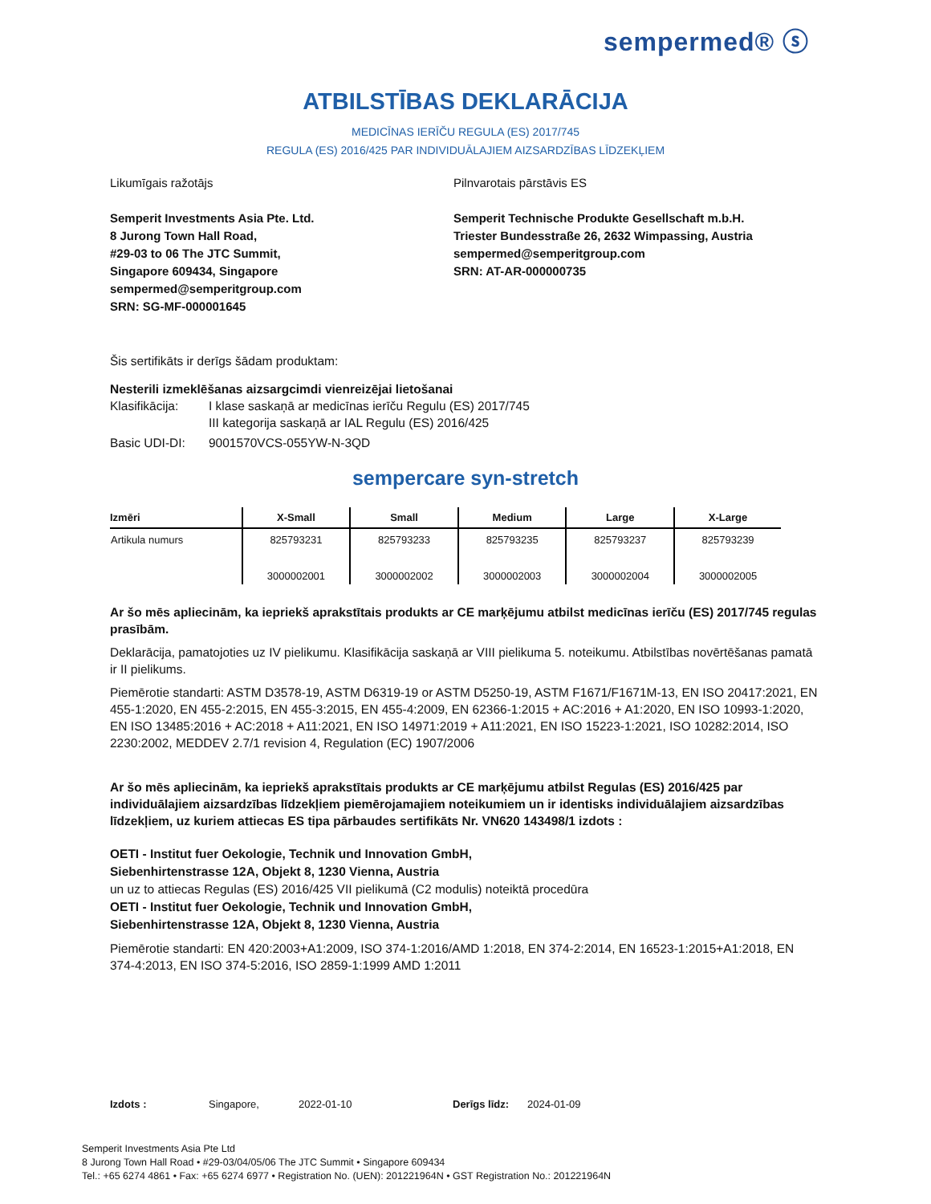sempermed® ⓢ
ATBILSTĪBAS DEKLARĀCIJA
MEDICĪNAS IERĪČU REGULA (ES) 2017/745
REGULA (ES) 2016/425 PAR INDIVIDUĀLAJIEM AIZSARDZĪBAS LĪDZEKĻIEM
Likumīgais ražotājs
Semperit Investments Asia Pte. Ltd.
8 Jurong Town Hall Road,
#29-03 to 06 The JTC Summit,
Singapore 609434, Singapore
sempermed@semperitgroup.com
SRN: SG-MF-000001645
Pilnvarotais pārstāvis ES
Semperit Technische Produkte Gesellschaft m.b.H.
Triester Bundesstraße 26, 2632 Wimpassing, Austria
sempermed@semperitgroup.com
SRN: AT-AR-000000735
Šis sertifikāts ir derīgs šādam produktam:
Nesterili izmeklēšanas aizsargcimdi vienreizējai lietošanai
Klasifikācija:
I klase saskaņā ar medicīnas ierīču Regulu (ES) 2017/745
III kategorija saskaņā ar IAL Regulu (ES) 2016/425
Basic UDI-DI: 9001570VCS-055YW-N-3QD
sempercare syn-stretch
| Izmēri | X-Small | Small | Medium | Large | X-Large |
| --- | --- | --- | --- | --- | --- |
| Artikula numurs | 825793231 3000002001 | 825793233 3000002002 | 825793235 3000002003 | 825793237 3000002004 | 825793239 3000002005 |
Ar šo mēs apliecinām, ka iepriekš aprakstītais produkts ar CE marķējumu atbilst medicīnas ierīču (ES) 2017/745 regulas prasībām.
Deklarācija, pamatojoties uz IV pielikumu. Klasifikācija saskaņā ar VIII pielikuma 5. noteikumu. Atbilstības novērtēšanas pamatā ir II pielikums.
Piemērotie standarti: ASTM D3578-19, ASTM D6319-19 or ASTM D5250-19, ASTM F1671/F1671M-13, EN ISO 20417:2021, EN 455-1:2020, EN 455-2:2015, EN 455-3:2015, EN 455-4:2009, EN 62366-1:2015 + AC:2016 + A1:2020, EN ISO 10993-1:2020, EN ISO 13485:2016 + AC:2018 + A11:2021, EN ISO 14971:2019 + A11:2021, EN ISO 15223-1:2021, ISO 10282:2014, ISO 2230:2002, MEDDEV 2.7/1 revision 4, Regulation (EC) 1907/2006
Ar šo mēs apliecinām, ka iepriekš aprakstītais produkts ar CE marķējumu atbilst Regulas (ES) 2016/425 par individuālajiem aizsardzības līdzekļiem piemērojamajiem noteikumiem un ir identisks individuālajiem aizsardzības līdzekļiem, uz kuriem attiecas ES tipa pārbaudes sertifikāts Nr. VN620 143498/1 izdots :
OETI - Institut fuer Oekologie, Technik und Innovation GmbH,
Siebenhirtenstrasse 12A, Objekt 8, 1230 Vienna, Austria
un uz to attiecas Regulas (ES) 2016/425 VII pielikumā (C2 modulis) noteiktā procedūra
OETI - Institut fuer Oekologie, Technik und Innovation GmbH,
Siebenhirtenstrasse 12A, Objekt 8, 1230 Vienna, Austria
Piemērotie standarti: EN 420:2003+A1:2009, ISO 374-1:2016/AMD 1:2018, EN 374-2:2014, EN 16523-1:2015+A1:2018, EN 374-4:2013, EN ISO 374-5:2016, ISO 2859-1:1999 AMD 1:2011
Izdots : Singapore, 2022-01-10 Derīgs līdz: 2024-01-09
Semperit Investments Asia Pte Ltd
8 Jurong Town Hall Road • #29-03/04/05/06 The JTC Summit • Singapore 609434
Tel.: +65 6274 4861 • Fax: +65 6274 6977 • Registration No. (UEN): 201221964N • GST Registration No.: 201221964N